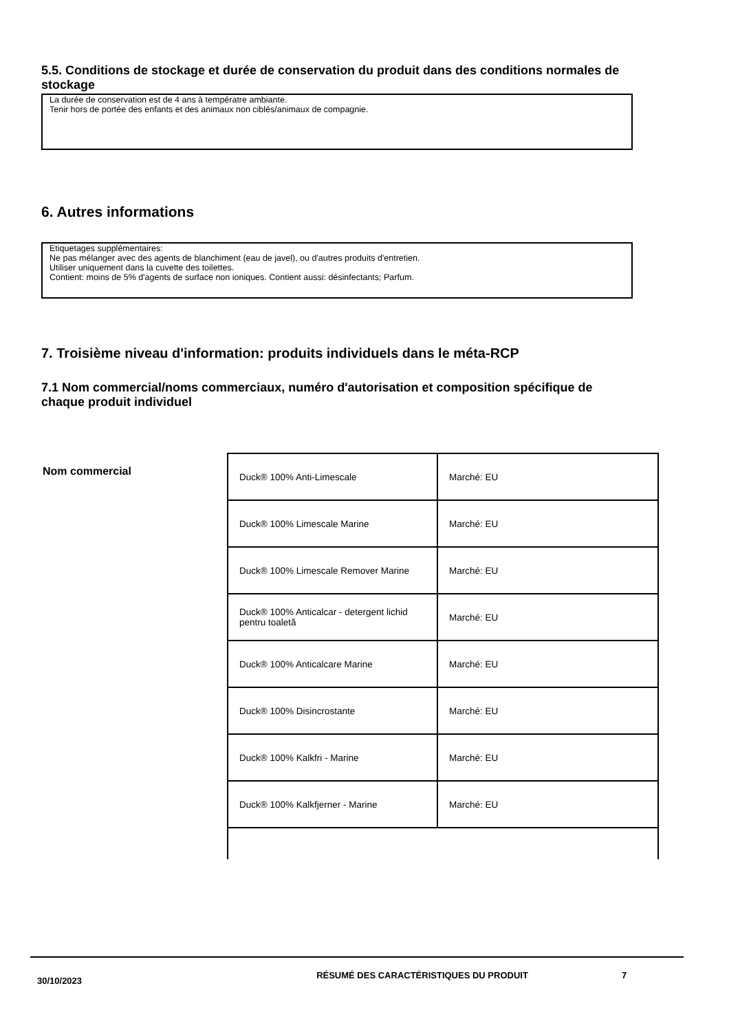5.5. Conditions de stockage et durée de conservation du produit dans des conditions normales de stockage
La durée de conservation est de 4 ans à températre ambiante.
Tenir hors de portée des enfants et des animaux non ciblés/animaux de compagnie.
6. Autres informations
Etiquetages supplémentaires:
Ne pas mélanger avec des agents de blanchiment (eau de javel), ou d'autres produits d'entretien.
Utiliser uniquement dans la cuvette des toilettes.
Contient: moins de 5% d'agents de surface non ioniques. Contient aussi: désinfectants; Parfum.
7. Troisième niveau d'information: produits individuels dans le méta-RCP
7.1 Nom commercial/noms commerciaux, numéro d'autorisation et composition spécifique de chaque produit individuel
Nom commercial
| Duck® 100% Anti-Limescale | Marché: EU |
| Duck® 100% Limescale Marine | Marché: EU |
| Duck® 100% Limescale Remover Marine | Marché: EU |
| Duck® 100% Anticalcar - detergent lichid pentru toaletă | Marché: EU |
| Duck® 100% Anticalcare Marine | Marché: EU |
| Duck® 100% Disincrostante | Marché: EU |
| Duck® 100% Kalkfri - Marine | Marché: EU |
| Duck® 100% Kalkfjerner - Marine | Marché: EU |
30/10/2023
RÉSUMÉ DES CARACTÉRISTIQUES DU PRODUIT 7